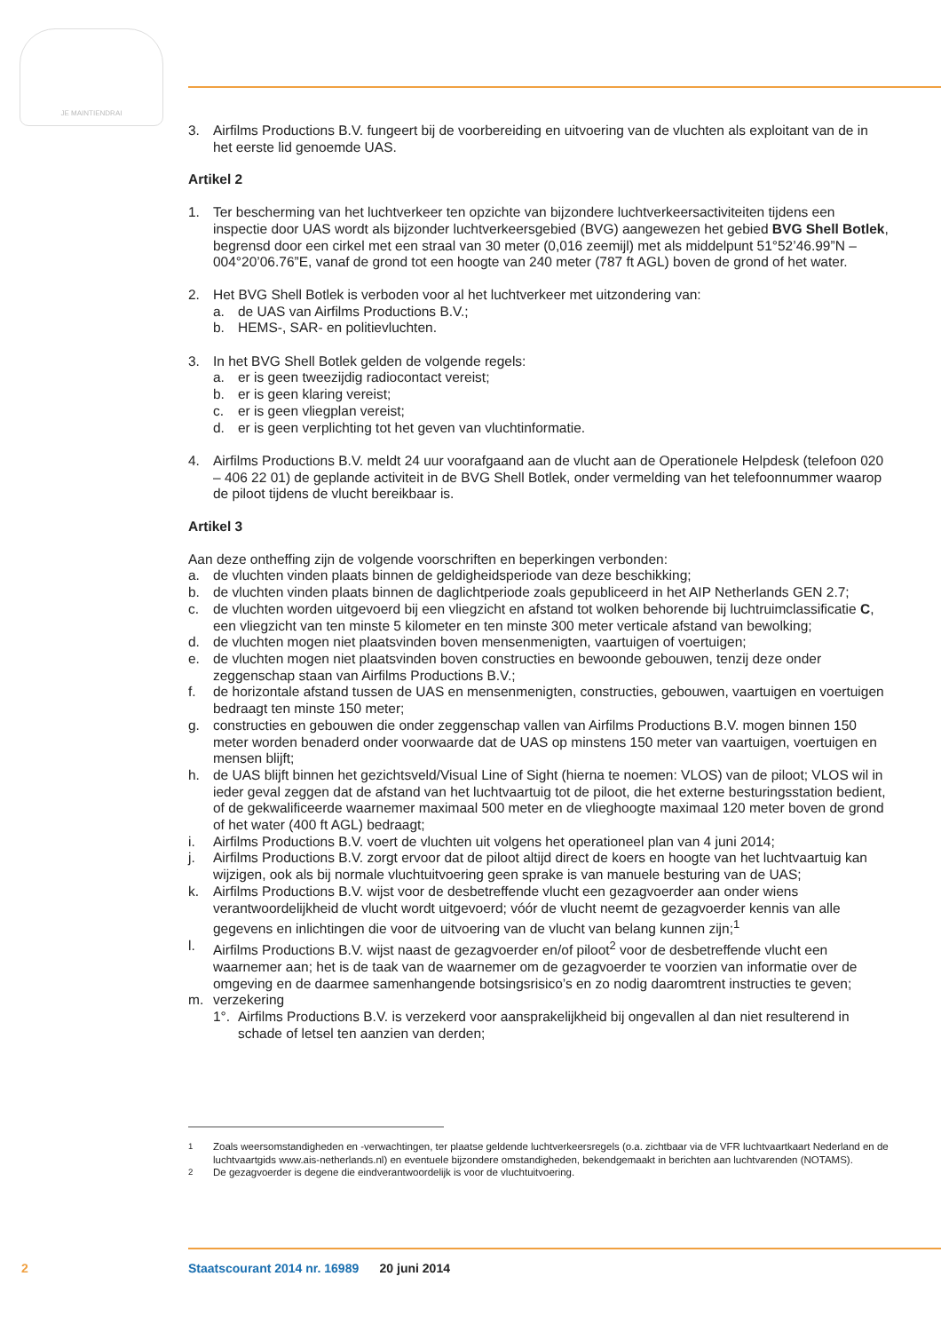JE MAINTIENDRAI
3. Airfilms Productions B.V. fungeert bij de voorbereiding en uitvoering van de vluchten als exploi­tant van de in het eerste lid genoemde UAS.
Artikel 2
1. Ter bescherming van het luchtverkeer ten opzichte van bijzondere luchtverkeersactiviteiten tijdens een inspectie door UAS wordt als bijzonder luchtverkeersgebied (BVG) aangewezen het gebied BVG Shell Botlek, begrensd door een cirkel met een straal van 30 meter (0,016 zeemijl) met als middelpunt 51°52’46.99”N – 004°20’06.76”E, vanaf de grond tot een hoogte van 240 meter (787 ft AGL) boven de grond of het water.
2. Het BVG Shell Botlek is verboden voor al het luchtverkeer met uitzondering van:
a. de UAS van Airfilms Productions B.V.;
b. HEMS-, SAR- en politievluchten.
3. In het BVG Shell Botlek gelden de volgende regels:
a. er is geen tweezijdig radiocontact vereist;
b. er is geen klaring vereist;
c. er is geen vliegplan vereist;
d. er is geen verplichting tot het geven van vluchtinformatie.
4. Airfilms Productions B.V. meldt 24 uur voorafgaand aan de vlucht aan de Operationele Helpdesk (telefoon 020 – 406 22 01) de geplande activiteit in de BVG Shell Botlek, onder vermelding van het telefoonnummer waarop de piloot tijdens de vlucht bereikbaar is.
Artikel 3
Aan deze ontheffing zijn de volgende voorschriften en beperkingen verbonden:
a. de vluchten vinden plaats binnen de geldigheidsperiode van deze beschikking;
b. de vluchten vinden plaats binnen de daglichtperiode zoals gepubliceerd in het AIP Netherlands GEN 2.7;
c. de vluchten worden uitgevoerd bij een vliegzicht en afstand tot wolken behorende bij luchtruim­classificatie C, een vliegzicht van ten minste 5 kilometer en ten minste 300 meter verticale afstand van bewolking;
d. de vluchten mogen niet plaatsvinden boven mensenmenigten, vaartuigen of voertuigen;
e. de vluchten mogen niet plaatsvinden boven constructies en bewoonde gebouwen, tenzij deze onder zeggenschap staan van Airfilms Productions B.V.;
f. de horizontale afstand tussen de UAS en mensenmenigten, constructies, gebouwen, vaartuigen en voertuigen bedraagt ten minste 150 meter;
g. constructies en gebouwen die onder zeggenschap vallen van Airfilms Productions B.V. mogen binnen 150 meter worden benaderd onder voorwaarde dat de UAS op minstens 150 meter van vaartuigen, voertuigen en mensen blijft;
h. de UAS blijft binnen het gezichtsveld/Visual Line of Sight (hierna te noemen: VLOS) van de piloot; VLOS wil in ieder geval zeggen dat de afstand van het luchtvaartuig tot de piloot, die het externe besturingsstation bedient, of de gekwalificeerde waarnemer maximaal 500 meter en de vlieg­hoogte maximaal 120 meter boven de grond of het water (400 ft AGL) bedraagt;
i. Airfilms Productions B.V. voert de vluchten uit volgens het operationeel plan van 4 juni 2014;
j. Airfilms Productions B.V. zorgt ervoor dat de piloot altijd direct de koers en hoogte van het luchtvaartuig kan wijzigen, ook als bij normale vluchtuitvoering geen sprake is van manuele besturing van de UAS;
k. Airfilms Productions B.V. wijst voor de desbetreffende vlucht een gezagvoerder aan onder wiens verantwoordelijkheid de vlucht wordt uitgevoerd; vóór de vlucht neemt de gezagvoerder kennis van alle gegevens en inlichtingen die voor de uitvoering van de vlucht van belang kunnen zijn;<sup>1</sup>
l. Airfilms Productions B.V. wijst naast de gezagvoerder en/of piloot<sup>2</sup> voor de desbetreffende vlucht een waarnemer aan; het is de taak van de waarnemer om de gezagvoerder te voorzien van informatie over de omgeving en de daarmee samenhangende botsingsrisico’s en zo nodig daaromtrent instructies te geven;
m. verzekering
1°. Airfilms Productions B.V. is verzekerd voor aansprakelijkheid bij ongevallen al dan niet resulterend in schade of letsel ten aanzien van derden;
<sup>1</sup> Zoals weersomstandigheden en -verwachtingen, ter plaatse geldende luchtverkeersregels (o.a. zichtbaar via de VFR luchtvaart­kaart Nederland en de luchtvaartgids www.ais-netherlands.nl) en eventuele bijzondere omstandigheden, bekendgemaakt in berichten aan luchtvarenden (NOTAMS).
<sup>2</sup> De gezagvoerder is degene die eindverantwoordelijk is voor de vluchtuitvoering.
2
Staatscourant 2014 nr. 16989 20 juni 2014